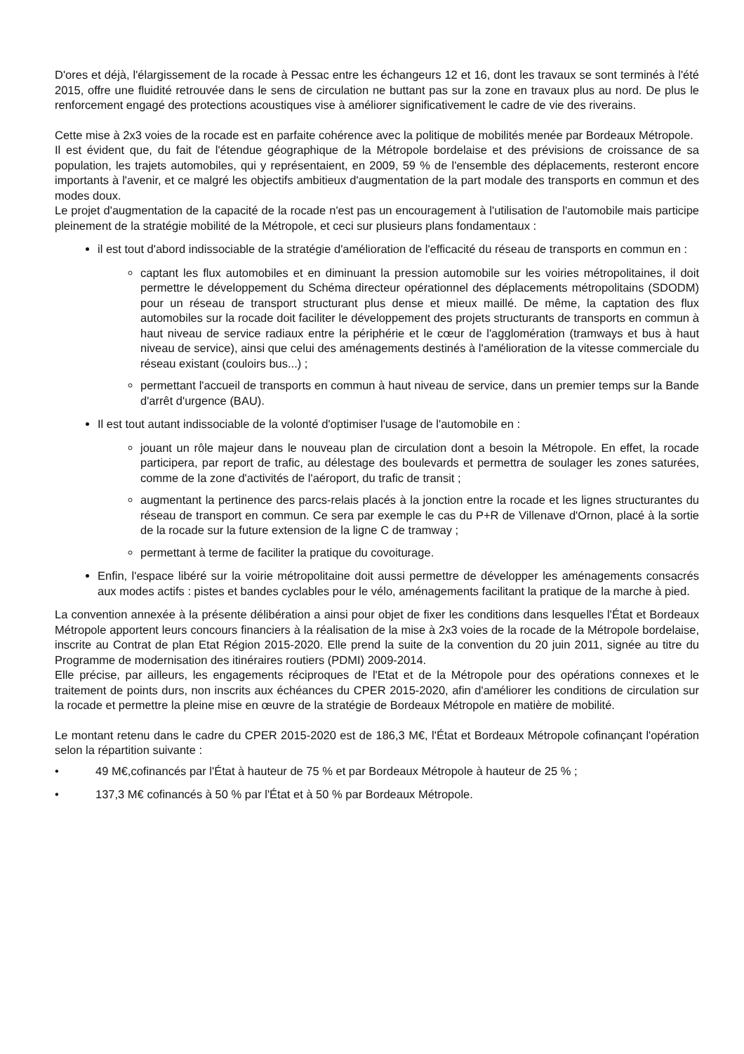D'ores et déjà, l'élargissement de la rocade à Pessac entre les échangeurs 12 et 16, dont les travaux se sont terminés à l'été 2015, offre une fluidité retrouvée dans le sens de circulation ne buttant pas sur la zone en travaux plus au nord. De plus le renforcement engagé des protections acoustiques vise à améliorer significativement le cadre de vie des riverains.
Cette mise à 2x3 voies de la rocade est en parfaite cohérence avec la politique de mobilités menée par Bordeaux Métropole.
Il est évident que, du fait de l'étendue géographique de la Métropole bordelaise et des prévisions de croissance de sa population, les trajets automobiles, qui y représentaient, en 2009, 59 % de l'ensemble des déplacements, resteront encore importants à l'avenir, et ce malgré les objectifs ambitieux d'augmentation de la part modale des transports en commun et des modes doux.
Le projet d'augmentation de la capacité de la rocade n'est pas un encouragement à l'utilisation de l'automobile mais participe pleinement de la stratégie mobilité de la Métropole, et ceci sur plusieurs plans fondamentaux :
il est tout d'abord indissociable de la stratégie d'amélioration de l'efficacité du réseau de transports en commun en :
captant les flux automobiles et en diminuant la pression automobile sur les voiries métropolitaines, il doit permettre le développement du Schéma directeur opérationnel des déplacements métropolitains (SDODM) pour un réseau de transport structurant plus dense et mieux maillé. De même, la captation des flux automobiles sur la rocade doit faciliter le développement des projets structurants de transports en commun à haut niveau de service radiaux entre la périphérie et le cœur de l'agglomération (tramways et bus à haut niveau de service), ainsi que celui des aménagements destinés à l'amélioration de la vitesse commerciale du réseau existant (couloirs bus...) ;
permettant l'accueil de transports en commun à haut niveau de service, dans un premier temps sur la Bande d'arrêt d'urgence (BAU).
Il est tout autant indissociable de la volonté d'optimiser l'usage de l'automobile en :
jouant un rôle majeur dans le nouveau plan de circulation dont a besoin la Métropole. En effet, la rocade participera, par report de trafic, au délestage des boulevards et permettra de soulager les zones saturées, comme de la zone d'activités de l'aéroport, du trafic de transit ;
augmentant la pertinence des parcs-relais placés à la jonction entre la rocade et les lignes structurantes du réseau de transport en commun. Ce sera par exemple le cas du P+R de Villenave d'Ornon, placé à la sortie de la rocade sur la future extension de la ligne C de tramway ;
permettant à terme de faciliter la pratique du covoiturage.
Enfin, l'espace libéré sur la voirie métropolitaine doit aussi permettre de développer les aménagements consacrés aux modes actifs : pistes et bandes cyclables pour le vélo, aménagements facilitant la pratique de la marche à pied.
La convention annexée à la présente délibération a ainsi pour objet de fixer les conditions dans lesquelles l'État et Bordeaux Métropole apportent leurs concours financiers à la réalisation de la mise à 2x3 voies de la rocade de la Métropole bordelaise, inscrite au Contrat de plan Etat Région 2015-2020. Elle prend la suite de la convention du 20 juin 2011, signée au titre du Programme de modernisation des itinéraires routiers (PDMI) 2009-2014.
Elle précise, par ailleurs, les engagements réciproques de l'Etat et de la Métropole pour des opérations connexes et le traitement de points durs, non inscrits aux échéances du CPER 2015-2020, afin d'améliorer les conditions de circulation sur la rocade et permettre la pleine mise en œuvre de la stratégie de Bordeaux Métropole en matière de mobilité.
Le montant retenu dans le cadre du CPER 2015-2020 est de 186,3 M€, l'État et Bordeaux Métropole cofinançant l'opération selon la répartition suivante :
• 49 M€,cofinancés par l'État à hauteur de 75 % et par Bordeaux Métropole à hauteur de 25 % ;
• 137,3 M€ cofinancés à 50 % par l'État et à 50 % par Bordeaux Métropole.